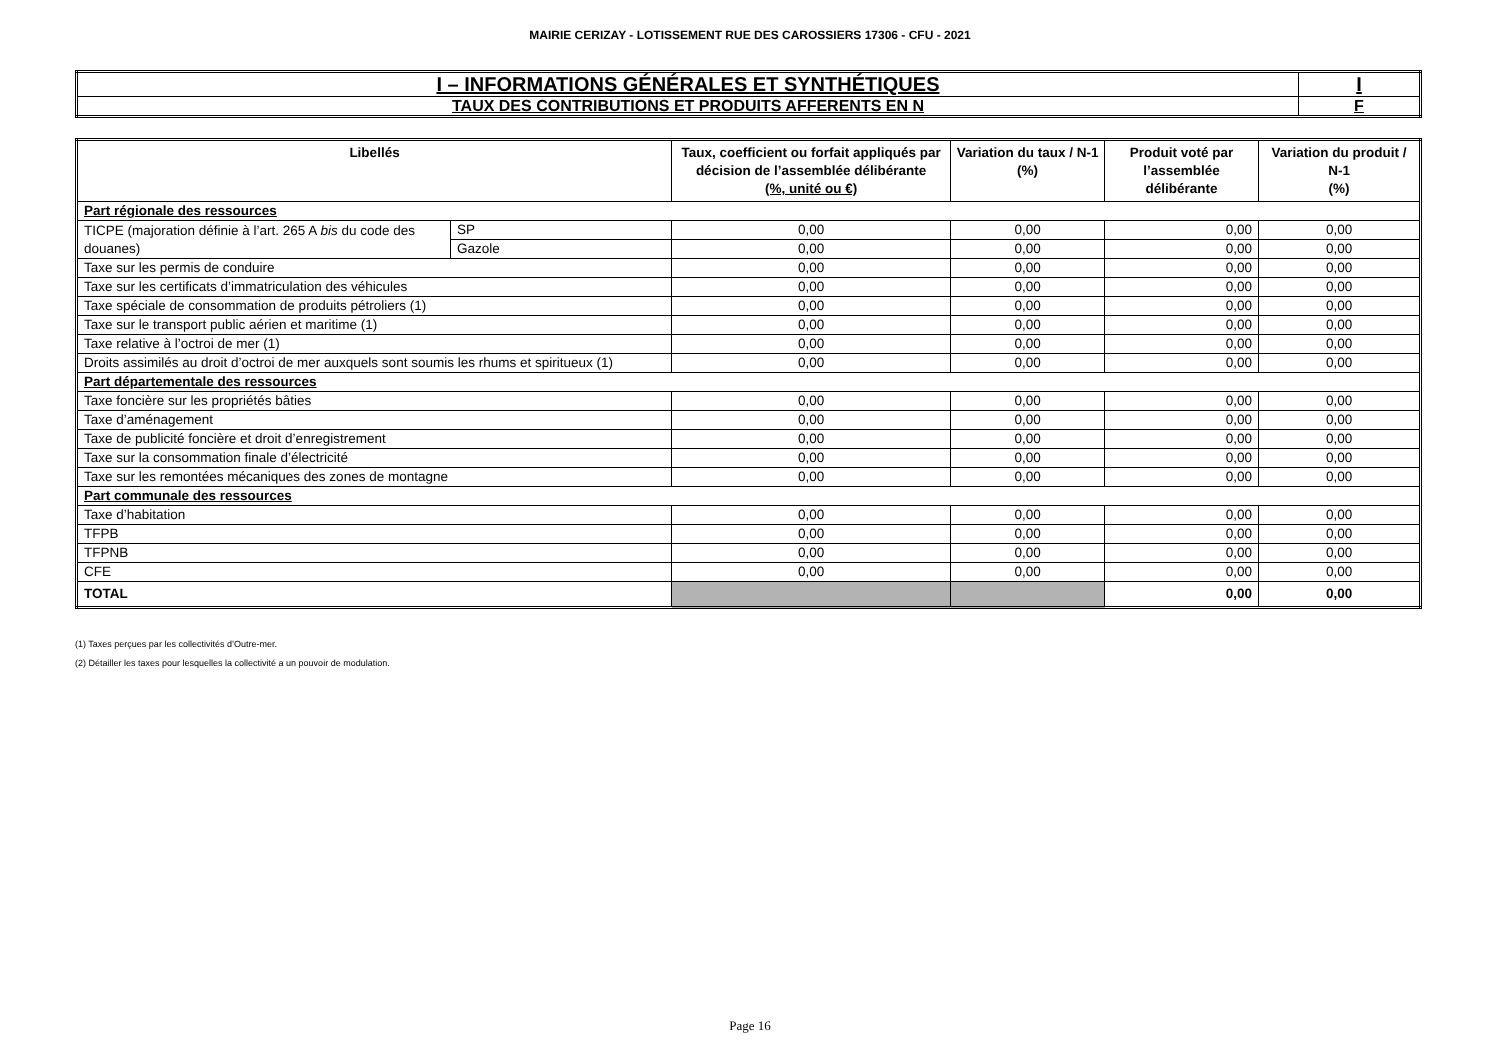MAIRIE CERIZAY - LOTISSEMENT RUE DES CAROSSIERS 17306 - CFU - 2021
| I – INFORMATIONS GÉNÉRALES ET SYNTHÉTIQUES | I |
| TAUX DES CONTRIBUTIONS ET PRODUITS AFFERENTS EN N | F |
| Libellés | | Taux, coefficient ou forfait appliqués par décision de l’assemblée délibérante (%, unité ou €) | Variation du taux / N-1 (%) | Produit voté par l’assemblée délibérante | Variation du produit / N-1 (%) |
| --- | --- | --- | --- | --- | --- |
| Part régionale des ressources | | | | | |
| TICPE (majoration définie à l’art. 265 A bis du code des douanes) | SP | 0,00 | 0,00 | 0,00 | 0,00 |
| | Gazole | 0,00 | 0,00 | 0,00 | 0,00 |
| Taxe sur les permis de conduire | | 0,00 | 0,00 | 0,00 | 0,00 |
| Taxe sur les certificats d’immatriculation des véhicules | | 0,00 | 0,00 | 0,00 | 0,00 |
| Taxe spéciale de consommation de produits pétroliers (1) | | 0,00 | 0,00 | 0,00 | 0,00 |
| Taxe sur le transport public aérien et maritime (1) | | 0,00 | 0,00 | 0,00 | 0,00 |
| Taxe relative à l’octroi de mer (1) | | 0,00 | 0,00 | 0,00 | 0,00 |
| Droits assimilés au droit d’octroi de mer auxquels sont soumis les rhums et spiritueux (1) | | 0,00 | 0,00 | 0,00 | 0,00 |
| Part départementale des ressources | | | | | |
| Taxe foncière sur les propriétés bâties | | 0,00 | 0,00 | 0,00 | 0,00 |
| Taxe d’aménagement | | 0,00 | 0,00 | 0,00 | 0,00 |
| Taxe de publicité foncière et droit d’enregistrement | | 0,00 | 0,00 | 0,00 | 0,00 |
| Taxe sur la consommation finale d’électricité | | 0,00 | 0,00 | 0,00 | 0,00 |
| Taxe sur les remontées mécaniques des zones de montagne | | 0,00 | 0,00 | 0,00 | 0,00 |
| Part communale des ressources | | | | | |
| Taxe d’habitation | | 0,00 | 0,00 | 0,00 | 0,00 |
| TFPB | | 0,00 | 0,00 | 0,00 | 0,00 |
| TFPNB | | 0,00 | 0,00 | 0,00 | 0,00 |
| CFE | | 0,00 | 0,00 | 0,00 | 0,00 |
| TOTAL | | | | 0,00 | 0,00 |
(1) Taxes perçues par les collectivités d’Outre-mer.
(2) Détailler les taxes pour lesquelles la collectivité a un pouvoir de modulation.
Page 16